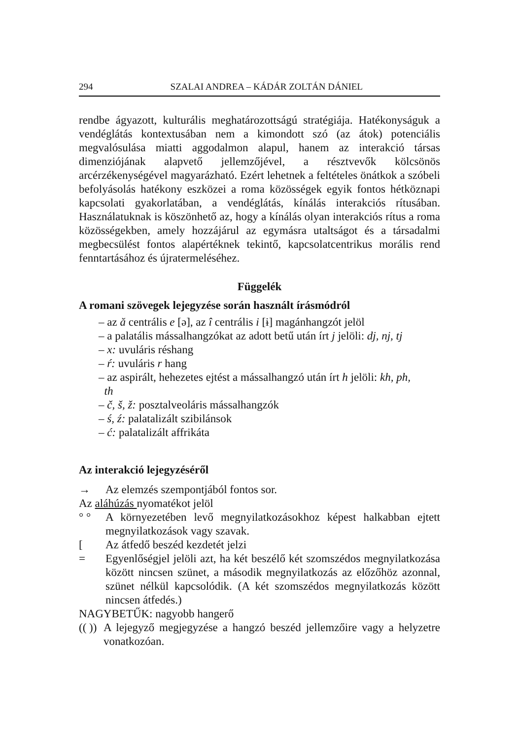294 SZALAI ANDREA – KÁDÁR ZOLTÁN DÁNIEL
rendbe ágyazott, kulturális meghatározottságú stratégiája. Hatékonyságuk a vendéglátás kontextusában nem a kimondott szó (az átok) potenciális megvalósulása miatti aggodalmon alapul, hanem az interakció társas dimenziójának alapvető jellemzőjével, a résztvevők kölcsönös arcérzékenységével magyarázható. Ezért lehetnek a feltételes önátkok a szóbeli befolyásolás hatékony eszközei a roma közösségek egyik fontos hétköznapi kapcsolati gyakorlatában, a vendéglátás, kínálás interakciós rítusában. Használatuknak is köszönhető az, hogy a kínálás olyan interakciós rítus a roma közösségekben, amely hozzájárul az egymásra utaltságot és a társadalmi megbecsülést fontos alapértéknek tekintő, kapcsolatcentrikus morális rend fenntartásához és újratermeléséhez.
Függelék
A romani szövegek lejegyzése során használt írásmódról
– az ă centrális e [ə], az î centrális i [ɨ] magánhangzót jelöl
– a palatális mássalhangzókat az adott betű után írt j jelöli: dj, nj, tj
– x: uvuláris réshang
– ŕ: uvuláris r hang
– az aspirált, hehezetes ejtést a mássalhangzó után írt h jelöli: kh, ph,
th
– č, š, ž: posztalveoláris mássalhangzók
– ś, ź: palatalizált szibilánsok
– ć: palatalizált affrikáta
Az interakció lejegyzéséről
→ Az elemzés szempontjából fontos sor.
Az aláhúzás nyomatékot jelöl
° ° A környezetében levő megnyilatkozásokhoz képest halkabban ejtett megnyilatkozások vagy szavak.
[Az átfedő beszéd kezdetét jelzi
= Egyenlőségjel jelöli azt, ha két beszélő két szomszédos megnyilatkozása között nincsen szünet, a második megnyilatkozás az előzőhöz azonnal, szünet nélkül kapcsolódik. (A két szomszédos megnyilatkozás között nincsen átfedés.)
NAGYBETŰK: nagyobb hangerő
(( )) A lejegyző megjegyzése a hangzó beszéd jellemzőire vagy a helyzetre vonatkozóan.